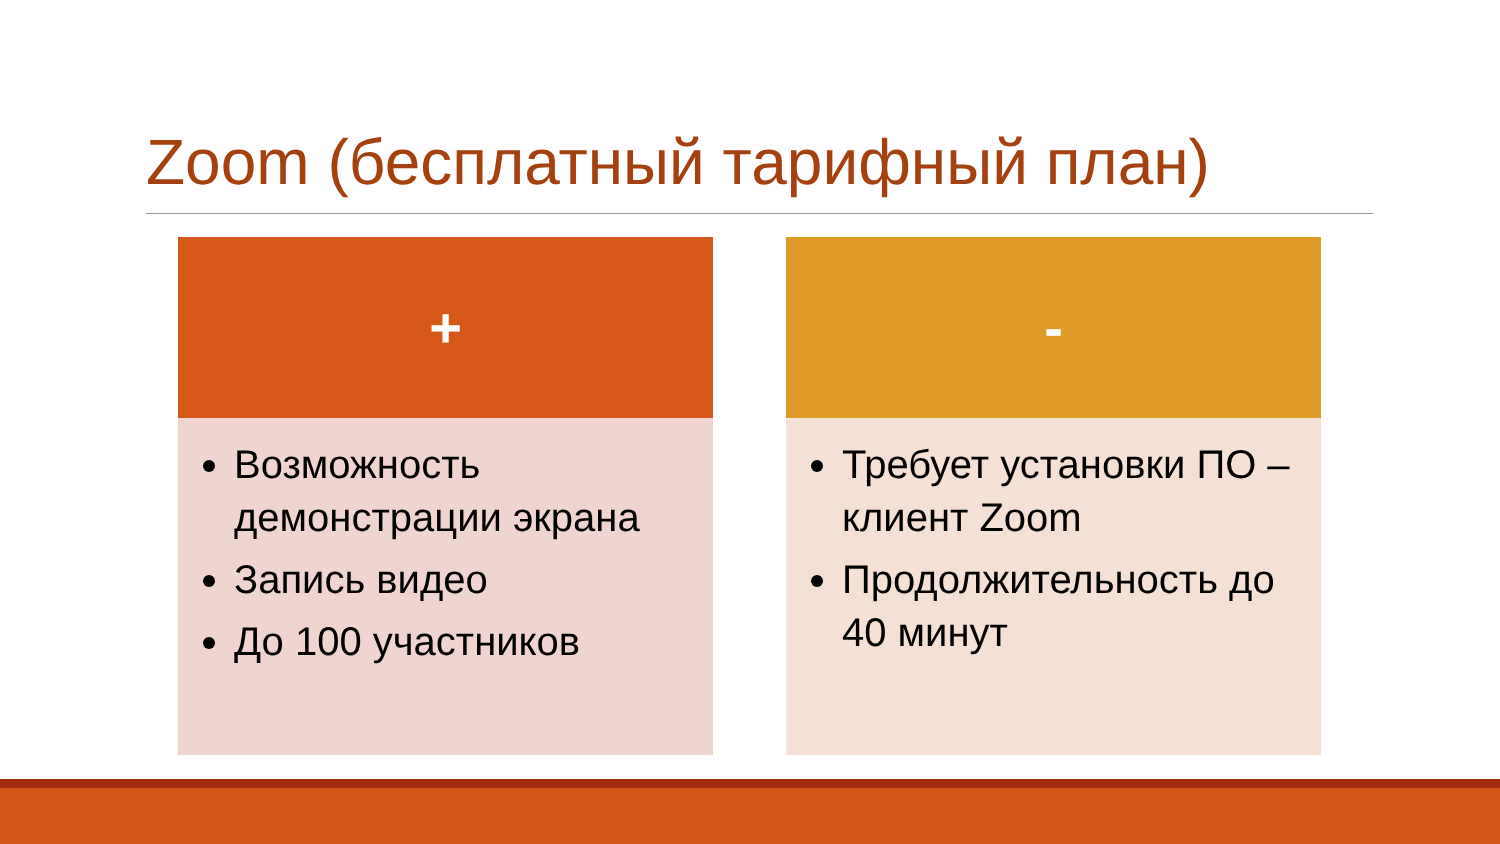Zoom (бесплатный тарифный план)
+
Возможность демонстрации экрана
Запись видео
До 100 участников
-
Требует установки ПО – клиент Zoom
Продолжительность до 40 минут